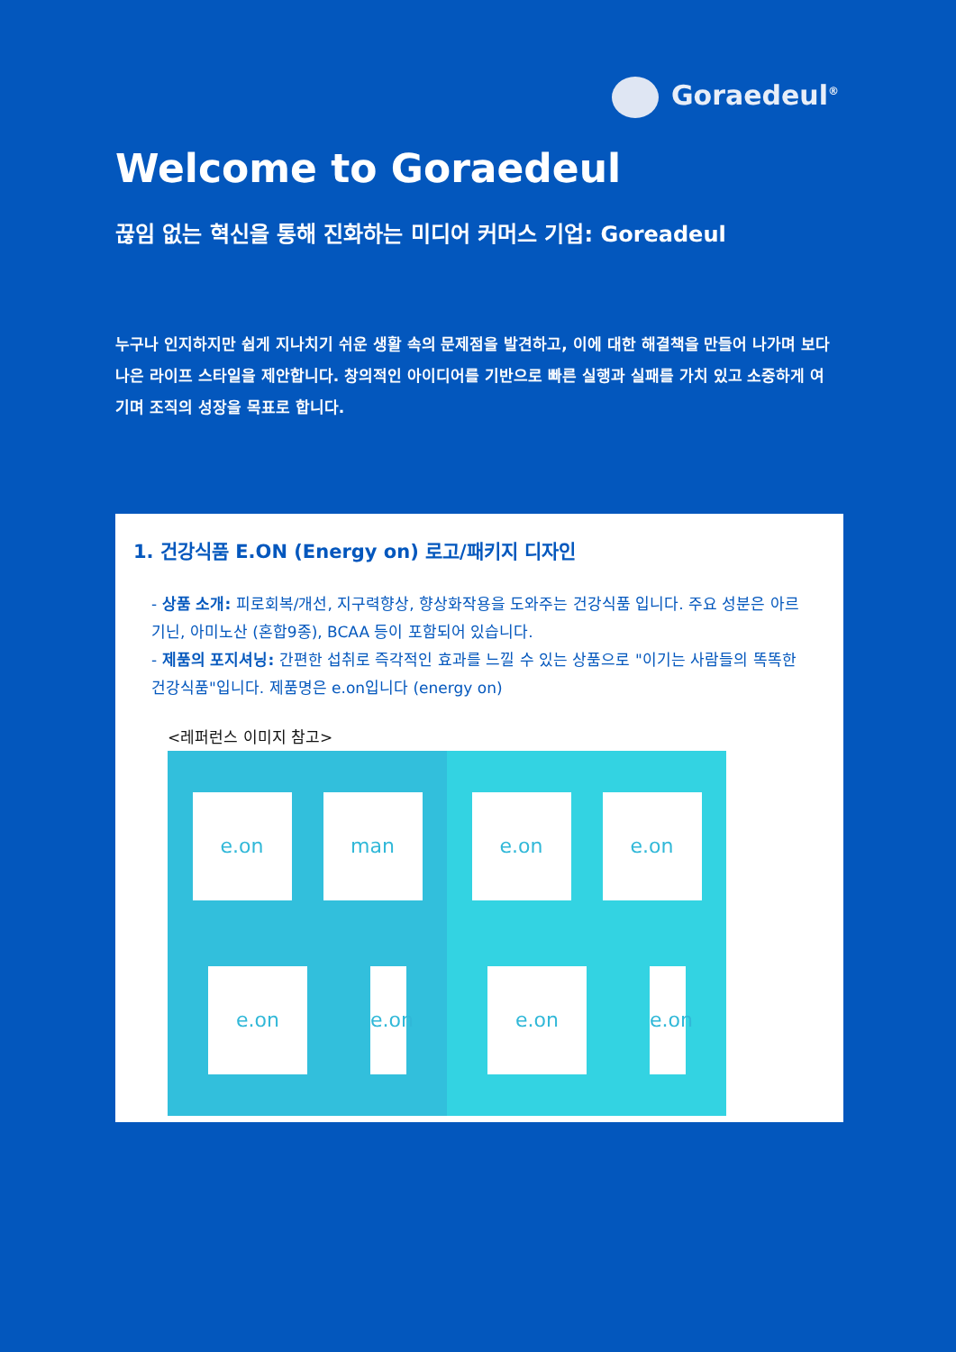Goraedeul<sup>®</sup>
Welcome to Goraedeul
끊임 없는 혁신을 통해 진화하는 미디어 커머스 기업: Goreadeul
누구나 인지하지만 쉽게 지나치기 쉬운 생활 속의 문제점을 발견하고, 이에 대한 해결책을 만들어 나가며 보다 나은 라이프 스타일을 제안합니다. 창의적인 아이디어를 기반으로 빠른 실행과 실패를 가치 있고 소중하게 여기며 조직의 성장을 목표로 합니다.
1. 건강식품 E.ON (Energy on) 로고/패키지 디자인
- 상품 소개: 피로회복/개선, 지구력향상, 향상화작용을 도와주는 건강식품 입니다. 주요 성분은 아르기닌, 아미노산 (혼합9종), BCAA 등이 포함되어 있습니다.
- 제품의 포지셔닝: 간편한 섭취로 즉각적인 효과를 느낄 수 있는 상품으로 "이기는 사람들의 똑똑한 건강식품"입니다. 제품명은 e.on입니다 (energy on)
<레퍼런스 이미지 참고>
e.on man e.on e.on e.on e.on e.on e.on